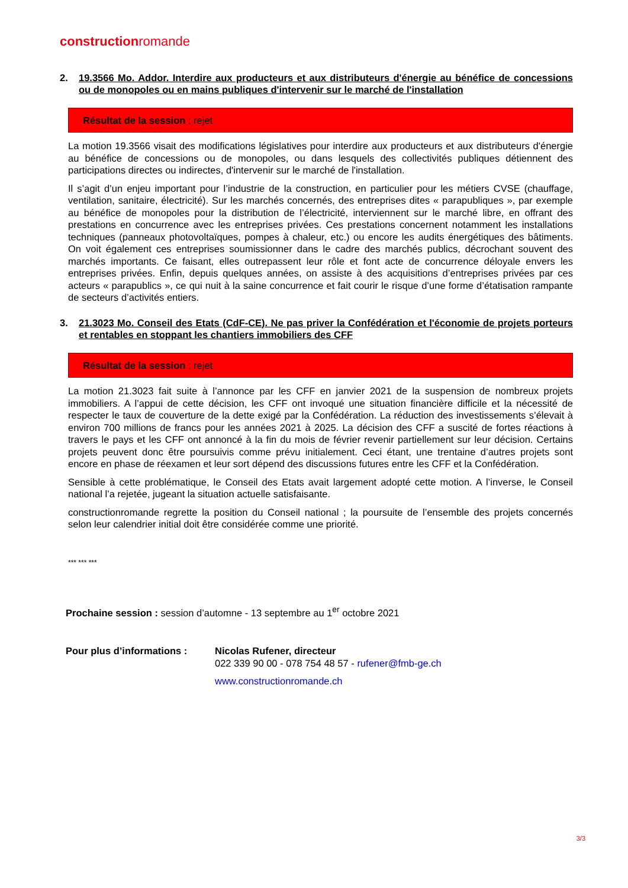constructionromande
2. 19.3566 Mo. Addor. Interdire aux producteurs et aux distributeurs d'énergie au bénéfice de concessions ou de monopoles ou en mains publiques d'intervenir sur le marché de l'installation
Résultat de la session : rejet
La motion 19.3566 visait des modifications législatives pour interdire aux producteurs et aux distributeurs d'énergie au bénéfice de concessions ou de monopoles, ou dans lesquels des collectivités publiques détiennent des participations directes ou indirectes, d'intervenir sur le marché de l'installation.
Il s’agit d’un enjeu important pour l’industrie de la construction, en particulier pour les métiers CVSE (chauffage, ventilation, sanitaire, électricité). Sur les marchés concernés, des entreprises dites « parapubliques », par exemple au bénéfice de monopoles pour la distribution de l’électricité, interviennent sur le marché libre, en offrant des prestations en concurrence avec les entreprises privées. Ces prestations concernent notamment les installations techniques (panneaux photovoltaïques, pompes à chaleur, etc.) ou encore les audits énergétiques des bâtiments. On voit également ces entreprises soumissionner dans le cadre des marchés publics, décrochant souvent des marchés importants. Ce faisant, elles outrepassent leur rôle et font acte de concurrence déloyale envers les entreprises privées. Enfin, depuis quelques années, on assiste à des acquisitions d’entreprises privées par ces acteurs « parapublics », ce qui nuit à la saine concurrence et fait courir le risque d’une forme d’étatisation rampante de secteurs d’activités entiers.
3. 21.3023 Mo. Conseil des Etats (CdF-CE). Ne pas priver la Confédération et l'économie de projets porteurs et rentables en stoppant les chantiers immobiliers des CFF
Résultat de la session : rejet
La motion 21.3023 fait suite à l’annonce par les CFF en janvier 2021 de la suspension de nombreux projets immobiliers. A l’appui de cette décision, les CFF ont invoqué une situation financière difficile et la nécessité de respecter le taux de couverture de la dette exigé par la Confédération. La réduction des investissements s’élevait à environ 700 millions de francs pour les années 2021 à 2025. La décision des CFF a suscité de fortes réactions à travers le pays et les CFF ont annoncé à la fin du mois de février revenir partiellement sur leur décision. Certains projets peuvent donc être poursuivis comme prévu initialement. Ceci étant, une trentaine d’autres projets sont encore en phase de réexamen et leur sort dépend des discussions futures entre les CFF et la Confédération.
Sensible à cette problématique, le Conseil des Etats avait largement adopté cette motion. A l’inverse, le Conseil national l’a rejetée, jugeant la situation actuelle satisfaisante.
constructionromande regrette la position du Conseil national ; la poursuite de l’ensemble des projets concernés selon leur calendrier initial doit être considérée comme une priorité.
*** *** ***
Prochaine session : session d’automne - 13 septembre au 1<sup>er</sup> octobre 2021
Pour plus d’informations :
Nicolas Rufener, directeur
022 339 90 00 - 078 754 48 57 - rufener@fmb-ge.ch
www.constructionromande.ch
3/3